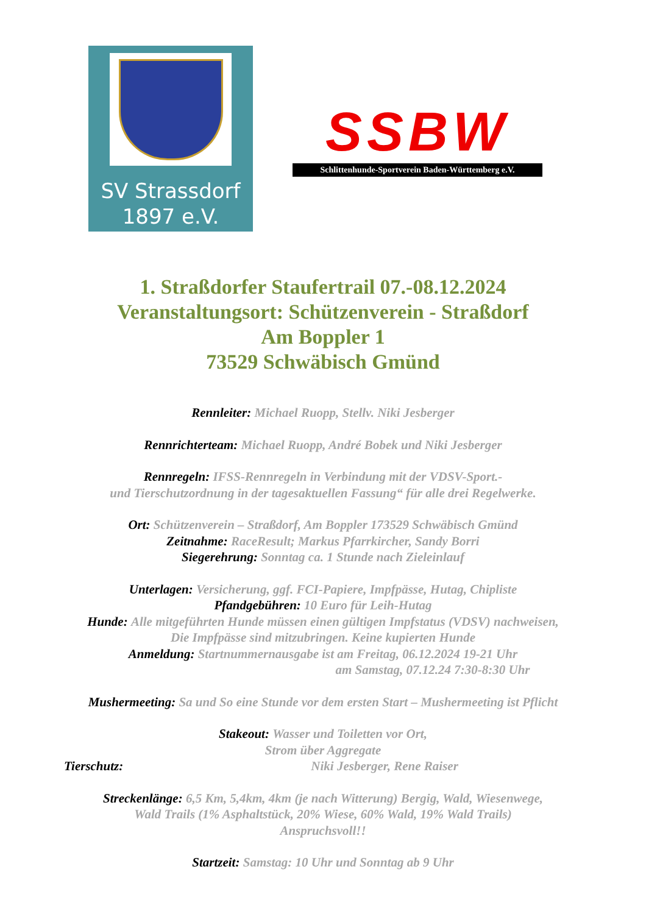SV Strassdorf
1897 e.V.
SSBW
Schlittenhunde-Sportverein Baden-Württemberg e.V.
1. Straßdorfer Staufertrail 07.-08.12.2024
Veranstaltungsort: Schützenverein - Straßdorf
Am Boppler 1
73529 Schwäbisch Gmünd
Rennleiter: Michael Ruopp, Stellv. Niki Jesberger
Rennrichterteam: Michael Ruopp, André Bobek und Niki Jesberger
Rennregeln: IFSS-Rennregeln in Verbindung mit der VDSV-Sport.-
und Tierschutzordnung in der tagesaktuellen Fassung“ für alle drei Regelwerke.
Ort: Schützenverein – Straßdorf, Am Boppler 173529 Schwäbisch Gmünd
Zeitnahme: RaceResult; Markus Pfarrkircher, Sandy Borri
Siegerehrung: Sonntag ca. 1 Stunde nach Zieleinlauf
Unterlagen: Versicherung, ggf. FCI-Papiere, Impfpässe, Hutag, Chipliste
Pfandgebühren: 10 Euro für Leih-Hutag
Hunde: Alle mitgeführten Hunde müssen einen gültigen Impfstatus (VDSV) nachweisen,
Die Impfpässe sind mitzubringen. Keine kupierten Hunde
Anmeldung: Startnummernausgabe ist am Freitag, 06.12.2024 19-21 Uhr
am Samstag, 07.12.24 7:30-8:30 Uhr
Mushermeeting: Sa und So eine Stunde vor dem ersten Start – Mushermeeting ist Pflicht
Stakeout: Wasser und Toiletten vor Ort,
Strom über Aggregate
Tierschutz: Niki Jesberger, Rene Raiser
Streckenlänge: 6,5 Km, 5,4km, 4km (je nach Witterung) Bergig, Wald, Wiesenwege,
Wald Trails (1% Asphaltstück, 20% Wiese, 60% Wald, 19% Wald Trails)
Anspruchsvoll!!
Startzeit: Samstag: 10 Uhr und Sonntag ab 9 Uhr